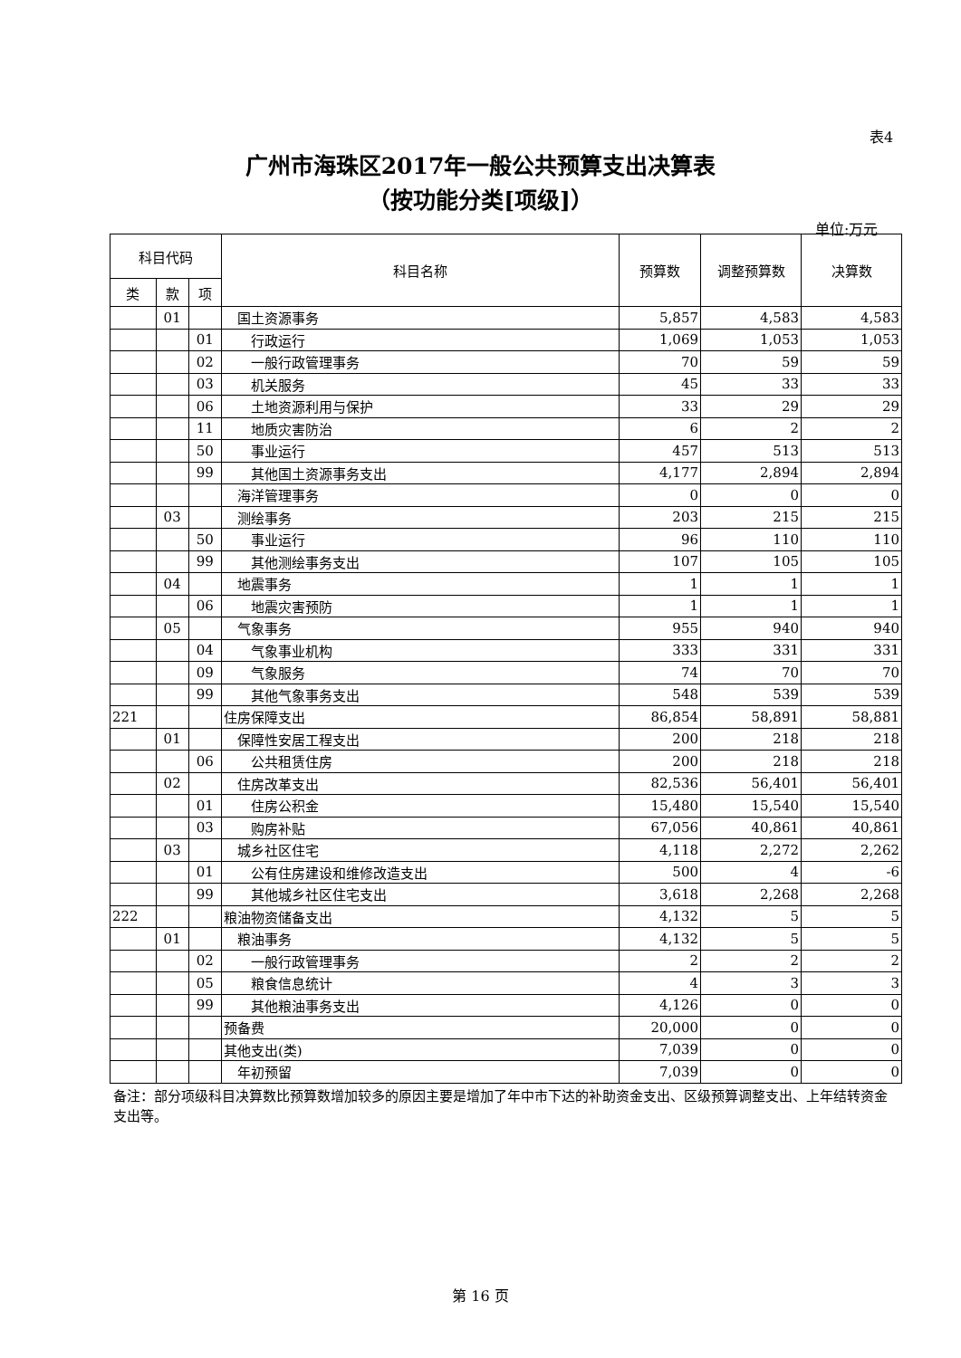表4
广州市海珠区2017年一般公共预算支出决算表
（按功能分类[项级]）
单位:万元
| 科目代码 | | | 科目名称 | 预算数 | 调整预算数 | 决算数 |
| --- | --- | --- | --- | --- | --- | --- |
| 类 | 款 | 项 | | | | |
| | 01 | | 国土资源事务 | 5,857 | 4,583 | 4,583 |
| | | 01 | 行政运行 | 1,069 | 1,053 | 1,053 |
| | | 02 | 一般行政管理事务 | 70 | 59 | 59 |
| | | 03 | 机关服务 | 45 | 33 | 33 |
| | | 06 | 土地资源利用与保护 | 33 | 29 | 29 |
| | | 11 | 地质灾害防治 | 6 | 2 | 2 |
| | | 50 | 事业运行 | 457 | 513 | 513 |
| | | 99 | 其他国土资源事务支出 | 4,177 | 2,894 | 2,894 |
| | | | 海洋管理事务 | 0 | 0 | 0 |
| | 03 | | 测绘事务 | 203 | 215 | 215 |
| | | 50 | 事业运行 | 96 | 110 | 110 |
| | | 99 | 其他测绘事务支出 | 107 | 105 | 105 |
| | 04 | | 地震事务 | 1 | 1 | 1 |
| | | 06 | 地震灾害预防 | 1 | 1 | 1 |
| | 05 | | 气象事务 | 955 | 940 | 940 |
| | | 04 | 气象事业机构 | 333 | 331 | 331 |
| | | 09 | 气象服务 | 74 | 70 | 70 |
| | | 99 | 其他气象事务支出 | 548 | 539 | 539 |
| 221 | | | 住房保障支出 | 86,854 | 58,891 | 58,881 |
| | 01 | | 保障性安居工程支出 | 200 | 218 | 218 |
| | | 06 | 公共租赁住房 | 200 | 218 | 218 |
| | 02 | | 住房改革支出 | 82,536 | 56,401 | 56,401 |
| | | 01 | 住房公积金 | 15,480 | 15,540 | 15,540 |
| | | 03 | 购房补贴 | 67,056 | 40,861 | 40,861 |
| | 03 | | 城乡社区住宅 | 4,118 | 2,272 | 2,262 |
| | | 01 | 公有住房建设和维修改造支出 | 500 | 4 | -6 |
| | | 99 | 其他城乡社区住宅支出 | 3,618 | 2,268 | 2,268 |
| 222 | | | 粮油物资储备支出 | 4,132 | 5 | 5 |
| | 01 | | 粮油事务 | 4,132 | 5 | 5 |
| | | 02 | 一般行政管理事务 | 2 | 2 | 2 |
| | | 05 | 粮食信息统计 | 4 | 3 | 3 |
| | | 99 | 其他粮油事务支出 | 4,126 | 0 | 0 |
| | | | 预备费 | 20,000 | 0 | 0 |
| | | | 其他支出(类) | 7,039 | 0 | 0 |
| | | | 年初预留 | 7,039 | 0 | 0 |
备注：部分项级科目决算数比预算数增加较多的原因主要是增加了年中市下达的补助资金支出、区级预算调整支出、上年结转资金支出等。
第 16 页